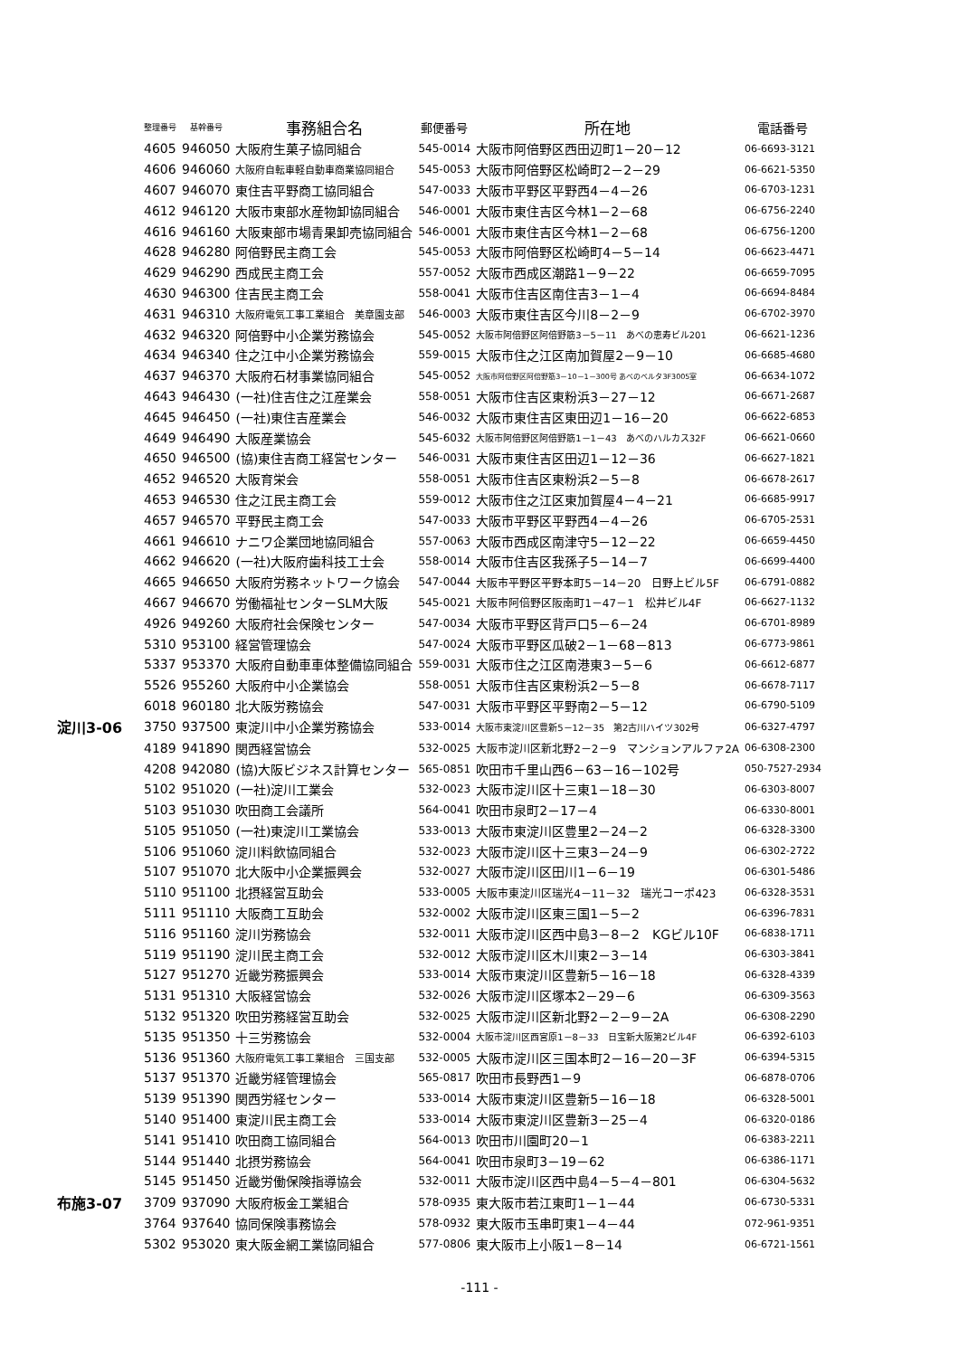| | 整理番号 | 基幹番号 | 事務組合名 | 郵便番号 | 所在地 | 電話番号 |
| --- | --- | --- | --- | --- | --- | --- |
| | 4605 | 946050 | 大阪府生菓子協同組合 | 545-0014 | 大阪市阿倍野区西田辺町1－20－12 | 06-6693-3121 |
| | 4606 | 946060 | 大阪府自転車軽自動車商業協同組合 | 545-0053 | 大阪市阿倍野区松崎町2－2－29 | 06-6621-5350 |
| | 4607 | 946070 | 東住吉平野商工協同組合 | 547-0033 | 大阪市平野区平野西4－4－26 | 06-6703-1231 |
| | 4612 | 946120 | 大阪市東部水産物卸協同組合 | 546-0001 | 大阪市東住吉区今林1－2－68 | 06-6756-2240 |
| | 4616 | 946160 | 大阪東部市場青果卸売協同組合 | 546-0001 | 大阪市東住吉区今林1－2－68 | 06-6756-1200 |
| | 4628 | 946280 | 阿倍野民主商工会 | 545-0053 | 大阪市阿倍野区松崎町4－5－14 | 06-6623-4471 |
| | 4629 | 946290 | 西成民主商工会 | 557-0052 | 大阪市西成区潮路1－9－22 | 06-6659-7095 |
| | 4630 | 946300 | 住吉民主商工会 | 558-0041 | 大阪市住吉区南住吉3－1－4 | 06-6694-8484 |
| | 4631 | 946310 | 大阪府電気工事工業組合 美章園支部 | 546-0003 | 大阪市東住吉区今川8－2－9 | 06-6702-3970 |
| | 4632 | 946320 | 阿倍野中小企業労務協会 | 545-0052 | 大阪市阿倍野区阿倍野筋3－5－11 あべの恵寿ビル201 | 06-6621-1236 |
| | 4634 | 946340 | 住之江中小企業労務協会 | 559-0015 | 大阪市住之江区南加賀屋2－9－10 | 06-6685-4680 |
| | 4637 | 946370 | 大阪府石材事業協同組合 | 545-0052 | 大阪市阿倍野区阿倍野筋3－10－1－300号 あべのベルタ3F3005室 | 06-6634-1072 |
| | 4643 | 946430 | (一社)住吉住之江産業会 | 558-0051 | 大阪市住吉区東粉浜3－27－12 | 06-6671-2687 |
| | 4645 | 946450 | (一社)東住吉産業会 | 546-0032 | 大阪市東住吉区東田辺1－16－20 | 06-6622-6853 |
| | 4649 | 946490 | 大阪産業協会 | 545-6032 | 大阪市阿倍野区阿倍野筋1－1－43 あべのハルカス32F | 06-6621-0660 |
| | 4650 | 946500 | (協)東住吉商工経営センター | 546-0031 | 大阪市東住吉区田辺1－12－36 | 06-6627-1821 |
| | 4652 | 946520 | 大阪育栄会 | 558-0051 | 大阪市住吉区東粉浜2－5－8 | 06-6678-2617 |
| | 4653 | 946530 | 住之江民主商工会 | 559-0012 | 大阪市住之江区東加賀屋4－4－21 | 06-6685-9917 |
| | 4657 | 946570 | 平野民主商工会 | 547-0033 | 大阪市平野区平野西4－4－26 | 06-6705-2531 |
| | 4661 | 946610 | ナニワ企業団地協同組合 | 557-0063 | 大阪市西成区南津守5－12－22 | 06-6659-4450 |
| | 4662 | 946620 | (一社)大阪府歯科技工士会 | 558-0014 | 大阪市住吉区我孫子5－14－7 | 06-6699-4400 |
| | 4665 | 946650 | 大阪府労務ネットワーク協会 | 547-0044 | 大阪市平野区平野本町5－14－20 日野上ビル5F | 06-6791-0882 |
| | 4667 | 946670 | 労働福祉センターSLM大阪 | 545-0021 | 大阪市阿倍野区阪南町1－47－1 松井ビル4F | 06-6627-1132 |
| | 4926 | 949260 | 大阪府社会保険センター | 547-0034 | 大阪市平野区背戸口5－6－24 | 06-6701-8989 |
| | 5310 | 953100 | 経営管理協会 | 547-0024 | 大阪市平野区瓜破2－1－68－813 | 06-6773-9861 |
| | 5337 | 953370 | 大阪府自動車車体整備協同組合 | 559-0031 | 大阪市住之江区南港東3－5－6 | 06-6612-6877 |
| | 5526 | 955260 | 大阪府中小企業協会 | 558-0051 | 大阪市住吉区東粉浜2－5－8 | 06-6678-7117 |
| | 6018 | 960180 | 北大阪労務協会 | 547-0031 | 大阪市平野区平野南2－5－12 | 06-6790-5109 |
| 淀川3-06 | 3750 | 937500 | 東淀川中小企業労務協会 | 533-0014 | 大阪市東淀川区豊新5－12－35 第2古川ハイツ302号 | 06-6327-4797 |
| | 4189 | 941890 | 関西経営協会 | 532-0025 | 大阪市淀川区新北野2－2－9 マンションアルファ2A | 06-6308-2300 |
| | 4208 | 942080 | (協)大阪ビジネス計算センター | 565-0851 | 吹田市千里山西6－63－16－102号 | 050-7527-2934 |
| | 5102 | 951020 | (一社)淀川工業会 | 532-0023 | 大阪市淀川区十三東1－18－30 | 06-6303-8007 |
| | 5103 | 951030 | 吹田商工会議所 | 564-0041 | 吹田市泉町2－17－4 | 06-6330-8001 |
| | 5105 | 951050 | (一社)東淀川工業協会 | 533-0013 | 大阪市東淀川区豊里2－24－2 | 06-6328-3300 |
| | 5106 | 951060 | 淀川料飲協同組合 | 532-0023 | 大阪市淀川区十三東3－24－9 | 06-6302-2722 |
| | 5107 | 951070 | 北大阪中小企業振興会 | 532-0027 | 大阪市淀川区田川1－6－19 | 06-6301-5486 |
| | 5110 | 951100 | 北摂経営互助会 | 533-0005 | 大阪市東淀川区瑞光4－11－32 瑞光コーポ423 | 06-6328-3531 |
| | 5111 | 951110 | 大阪商工互助会 | 532-0002 | 大阪市淀川区東三国1－5－2 | 06-6396-7831 |
| | 5116 | 951160 | 淀川労務協会 | 532-0011 | 大阪市淀川区西中島3－8－2 KGビル10F | 06-6838-1711 |
| | 5119 | 951190 | 淀川民主商工会 | 532-0012 | 大阪市淀川区木川東2－3－14 | 06-6303-3841 |
| | 5127 | 951270 | 近畿労務振興会 | 533-0014 | 大阪市東淀川区豊新5－16－18 | 06-6328-4339 |
| | 5131 | 951310 | 大阪経営協会 | 532-0026 | 大阪市淀川区塚本2－29－6 | 06-6309-3563 |
| | 5132 | 951320 | 吹田労務経営互助会 | 532-0025 | 大阪市淀川区新北野2－2－9－2A | 06-6308-2290 |
| | 5135 | 951350 | 十三労務協会 | 532-0004 | 大阪市淀川区西宮原1－8－33 日宝新大阪第2ビル4F | 06-6392-6103 |
| | 5136 | 951360 | 大阪府電気工事工業組合 三国支部 | 532-0005 | 大阪市淀川区三国本町2－16－20－3F | 06-6394-5315 |
| | 5137 | 951370 | 近畿労経管理協会 | 565-0817 | 吹田市長野西1－9 | 06-6878-0706 |
| | 5139 | 951390 | 関西労経センター | 533-0014 | 大阪市東淀川区豊新5－16－18 | 06-6328-5001 |
| | 5140 | 951400 | 東淀川民主商工会 | 533-0014 | 大阪市東淀川区豊新3－25－4 | 06-6320-0186 |
| | 5141 | 951410 | 吹田商工協同組合 | 564-0013 | 吹田市川園町20－1 | 06-6383-2211 |
| | 5144 | 951440 | 北摂労務協会 | 564-0041 | 吹田市泉町3－19－62 | 06-6386-1171 |
| | 5145 | 951450 | 近畿労働保険指導協会 | 532-0011 | 大阪市淀川区西中島4－5－4－801 | 06-6304-5632 |
| 布施3-07 | 3709 | 937090 | 大阪府板金工業組合 | 578-0935 | 東大阪市若江東町1－1－44 | 06-6730-5331 |
| | 3764 | 937640 | 協同保険事務協会 | 578-0932 | 東大阪市玉串町東1－4－44 | 072-961-9351 |
| | 5302 | 953020 | 東大阪金網工業協同組合 | 577-0806 | 東大阪市上小阪1－8－14 | 06-6721-1561 |
-111 -